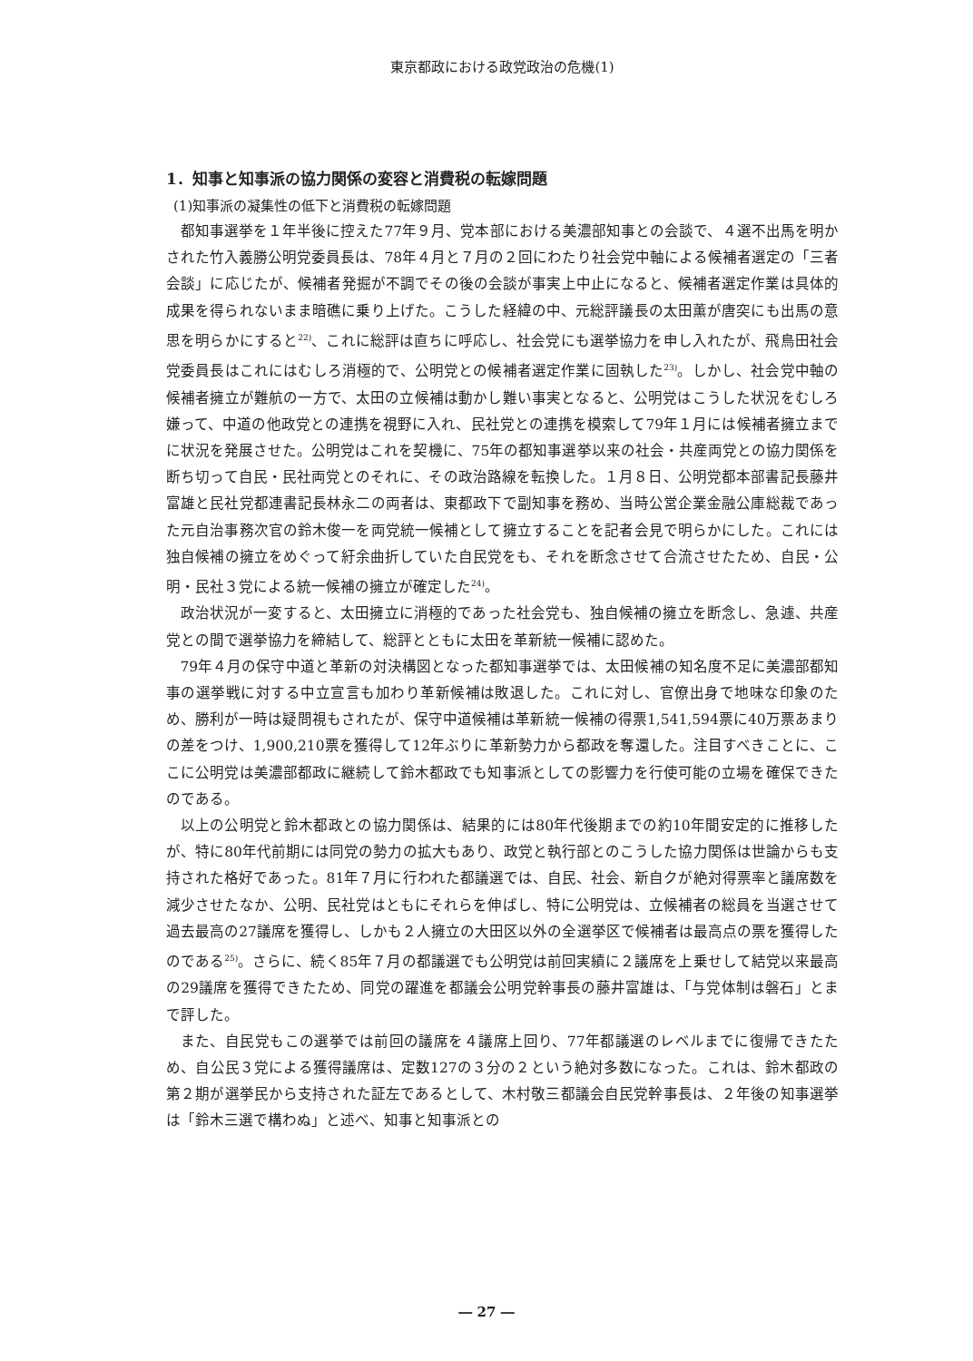東京都政における政党政治の危機(1)
1．知事と知事派の協力関係の変容と消費税の転嫁問題
(1)知事派の凝集性の低下と消費税の転嫁問題
都知事選挙を１年半後に控えた77年９月、党本部における美濃部知事との会談で、４選不出馬を明かされた竹入義勝公明党委員長は、78年４月と７月の２回にわたり社会党中軸による候補者選定の「三者会談」に応じたが、候補者発掘が不調でその後の会談が事実上中止になると、候補者選定作業は具体的成果を得られないまま暗礁に乗り上げた。こうした経緯の中、元総評議長の太田薫が唐突にも出馬の意思を明らかにすると<sup>22)</sup>、これに総評は直ちに呼応し、社会党にも選挙協力を申し入れたが、飛鳥田社会党委員長はこれにはむしろ消極的で、公明党との候補者選定作業に固執した<sup>23)</sup>。しかし、社会党中軸の候補者擁立が難航の一方で、太田の立候補は動かし難い事実となると、公明党はこうした状況をむしろ嫌って、中道の他政党との連携を視野に入れ、民社党との連携を模索して79年１月には候補者擁立までに状況を発展させた。公明党はこれを契機に、75年の都知事選挙以来の社会・共産両党との協力関係を断ち切って自民・民社両党とのそれに、その政治路線を転換した。１月８日、公明党都本部書記長藤井富雄と民社党都連書記長林永二の両者は、東都政下で副知事を務め、当時公営企業金融公庫総裁であった元自治事務次官の鈴木俊一を両党統一候補として擁立することを記者会見で明らかにした。これには独自候補の擁立をめぐって紆余曲折していた自民党をも、それを断念させて合流させたため、自民・公明・民社３党による統一候補の擁立が確定した<sup>24)</sup>。
政治状況が一変すると、太田擁立に消極的であった社会党も、独自候補の擁立を断念し、急遽、共産党との間で選挙協力を締結して、総評とともに太田を革新統一候補に認めた。
79年４月の保守中道と革新の対決構図となった都知事選挙では、太田候補の知名度不足に美濃部都知事の選挙戦に対する中立宣言も加わり革新候補は敗退した。これに対し、官僚出身で地味な印象のため、勝利が一時は疑問視もされたが、保守中道候補は革新統一候補の得票1,541,594票に40万票あまりの差をつけ、1,900,210票を獲得して12年ぶりに革新勢力から都政を奪還した。注目すべきことに、ここに公明党は美濃部都政に継続して鈴木都政でも知事派としての影響力を行使可能の立場を確保できたのである。
以上の公明党と鈴木都政との協力関係は、結果的には80年代後期までの約10年間安定的に推移したが、特に80年代前期には同党の勢力の拡大もあり、政党と執行部とのこうした協力関係は世論からも支持された格好であった。81年７月に行われた都議選では、自民、社会、新自クが絶対得票率と議席数を減少させたなか、公明、民社党はともにそれらを伸ばし、特に公明党は、立候補者の総員を当選させて過去最高の27議席を獲得し、しかも２人擁立の大田区以外の全選挙区で候補者は最高点の票を獲得したのである<sup>25)</sup>。さらに、続く85年７月の都議選でも公明党は前回実績に２議席を上乗せして結党以来最高の29議席を獲得できたため、同党の躍進を都議会公明党幹事長の藤井富雄は、「与党体制は磐石」とまで評した。
また、自民党もこの選挙では前回の議席を４議席上回り、77年都議選のレベルまでに復帰できたため、自公民３党による獲得議席は、定数127の３分の２という絶対多数になった。これは、鈴木都政の第２期が選挙民から支持された証左であるとして、木村敬三都議会自民党幹事長は、２年後の知事選挙は「鈴木三選で構わぬ」と述べ、知事と知事派との
― 27 ―